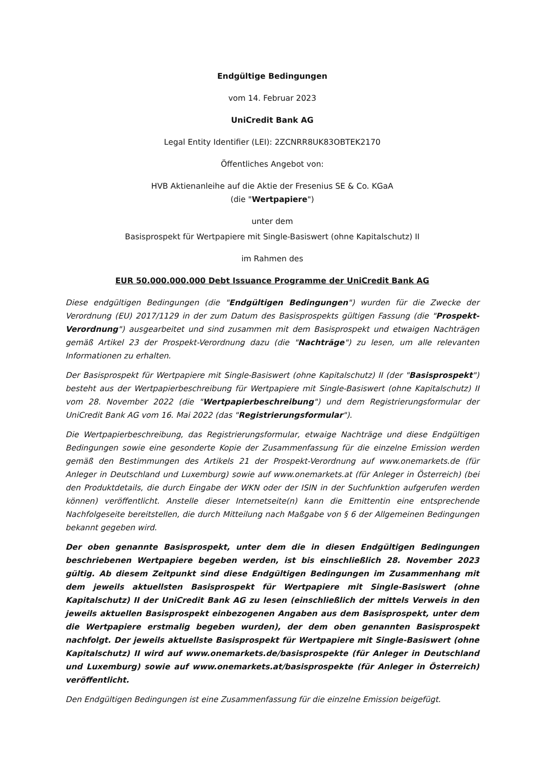Endgültige Bedingungen
vom 14. Februar 2023
UniCredit Bank AG
Legal Entity Identifier (LEI): 2ZCNRR8UK83OBTEK2170
Öffentliches Angebot von:
HVB Aktienanleihe auf die Aktie der Fresenius SE & Co. KGaA
(die "Wertpapiere")
unter dem
Basisprospekt für Wertpapiere mit Single-Basiswert (ohne Kapitalschutz) II
im Rahmen des
EUR 50.000.000.000 Debt Issuance Programme der UniCredit Bank AG
Diese endgültigen Bedingungen (die "Endgültigen Bedingungen") wurden für die Zwecke der Verordnung (EU) 2017/1129 in der zum Datum des Basisprospekts gültigen Fassung (die "Prospekt-Verordnung") ausgearbeitet und sind zusammen mit dem Basisprospekt und etwaigen Nachträgen gemäß Artikel 23 der Prospekt-Verordnung dazu (die "Nachträge") zu lesen, um alle relevanten Informationen zu erhalten.
Der Basisprospekt für Wertpapiere mit Single-Basiswert (ohne Kapitalschutz) II (der "Basisprospekt") besteht aus der Wertpapierbeschreibung für Wertpapiere mit Single-Basiswert (ohne Kapitalschutz) II vom 28. November 2022 (die "Wertpapierbeschreibung") und dem Registrierungsformular der UniCredit Bank AG vom 16. Mai 2022 (das "Registrierungsformular").
Die Wertpapierbeschreibung, das Registrierungsformular, etwaige Nachträge und diese Endgültigen Bedingungen sowie eine gesonderte Kopie der Zusammenfassung für die einzelne Emission werden gemäß den Bestimmungen des Artikels 21 der Prospekt-Verordnung auf www.onemarkets.de (für Anleger in Deutschland und Luxemburg) sowie auf www.onemarkets.at (für Anleger in Österreich) (bei den Produktdetails, die durch Eingabe der WKN oder der ISIN in der Suchfunktion aufgerufen werden können) veröffentlicht. Anstelle dieser Internetseite(n) kann die Emittentin eine entsprechende Nachfolgeseite bereitstellen, die durch Mitteilung nach Maßgabe von § 6 der Allgemeinen Bedingungen bekannt gegeben wird.
Der oben genannte Basisprospekt, unter dem die in diesen Endgültigen Bedingungen beschriebenen Wertpapiere begeben werden, ist bis einschließlich 28. November 2023 gültig. Ab diesem Zeitpunkt sind diese Endgültigen Bedingungen im Zusammenhang mit dem jeweils aktuellsten Basisprospekt für Wertpapiere mit Single-Basiswert (ohne Kapitalschutz) II der UniCredit Bank AG zu lesen (einschließlich der mittels Verweis in den jeweils aktuellen Basisprospekt einbezogenen Angaben aus dem Basisprospekt, unter dem die Wertpapiere erstmalig begeben wurden), der dem oben genannten Basisprospekt nachfolgt. Der jeweils aktuellste Basisprospekt für Wertpapiere mit Single-Basiswert (ohne Kapitalschutz) II wird auf www.onemarkets.de/basisprospekte (für Anleger in Deutschland und Luxemburg) sowie auf www.onemarkets.at/basisprospekte (für Anleger in Österreich) veröffentlicht.
Den Endgültigen Bedingungen ist eine Zusammenfassung für die einzelne Emission beigefügt.